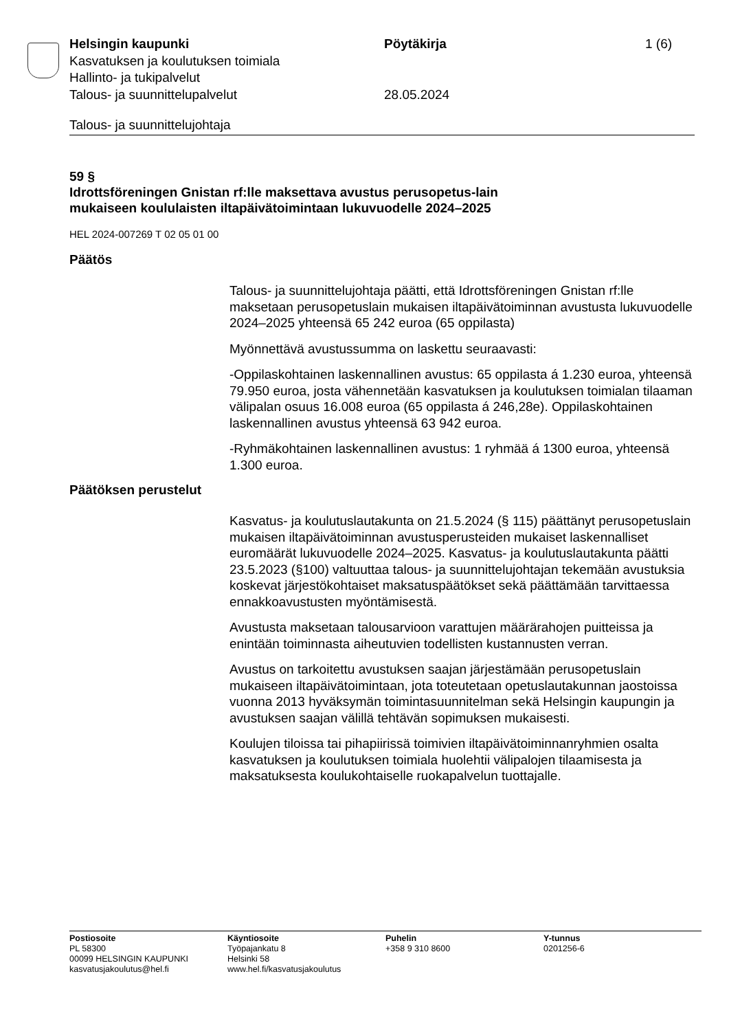Helsingin kaupunki Pöytäkirja 1 (6)
Kasvatuksen ja koulutuksen toimiala
Hallinto- ja tukipalvelut
Talous- ja suunnittelupalvelut 28.05.2024
Talous- ja suunnittelujohtaja
59 §
Idrottsföreningen Gnistan rf:lle maksettava avustus perusopetus-lain mukaiseen koululaisten iltapäivätoimintaan lukuvuodelle 2024–2025
HEL 2024-007269 T 02 05 01 00
Päätös
Talous- ja suunnittelujohtaja päätti, että Idrottsföreningen Gnistan rf:lle maksetaan perusopetuslain mukaisen iltapäivätoiminnan avustusta lukuvuodelle 2024–2025 yhteensä 65 242 euroa (65 oppilasta)
Myönnettävä avustussumma on laskettu seuraavasti:
-Oppilaskohtainen laskennallinen avustus: 65 oppilasta á 1.230 euroa, yhteensä 79.950 euroa, josta vähennetään kasvatuksen ja koulutuksen toimialan tilaaman välipalan osuus 16.008 euroa (65 oppilasta á 246,28e). Oppilaskohtainen laskennallinen avustus yhteensä 63 942 euroa.
-Ryhmäkohtainen laskennallinen avustus: 1 ryhmää á 1300 euroa, yhteensä 1.300 euroa.
Päätöksen perustelut
Kasvatus- ja koulutuslautakunta on 21.5.2024 (§ 115) päättänyt perusopetuslain mukaisen iltapäivätoiminnan avustusperusteiden mukaiset laskennalliset euromäärät lukuvuodelle 2024–2025. Kasvatus- ja koulutuslautakunta päätti 23.5.2023 (§100) valtuuttaa talous- ja suunnittelujohtajan tekemään avustuksia koskevat järjestökohtaiset maksatuspäätökset sekä päättämään tarvittaessa ennakkoavustusten myöntämisestä.
Avustusta maksetaan talousarvioon varattujen määrärahojen puitteissa ja enintään toiminnasta aiheutuvien todellisten kustannusten verran.
Avustus on tarkoitettu avustuksen saajan järjestämään perusopetuslain mukaiseen iltapäivätoimintaan, jota toteutetaan opetuslautakunnan jaostoissa vuonna 2013 hyväksymän toimintasuunnitelman sekä Helsingin kaupungin ja avustuksen saajan välillä tehtävän sopimuksen mukaisesti.
Koulujen tiloissa tai pihapiirissä toimivien iltapäivätoiminnanryhmien osalta kasvatuksen ja koulutuksen toimiala huolehtii välipalojen tilaamisesta ja maksatuksesta koulukohtaiselle ruokapalvelun tuottajalle.
Postiosoite
PL 58300
00099 HELSINGIN KAUPUNKI
kasvatusjakoulutus@hel.fi
Käyntiosoite
Työpajankatu 8
Helsinki 58
www.hel.fi/kasvatusjakoulutus
Puhelin
+358 9 310 8600
Y-tunnus
0201256-6